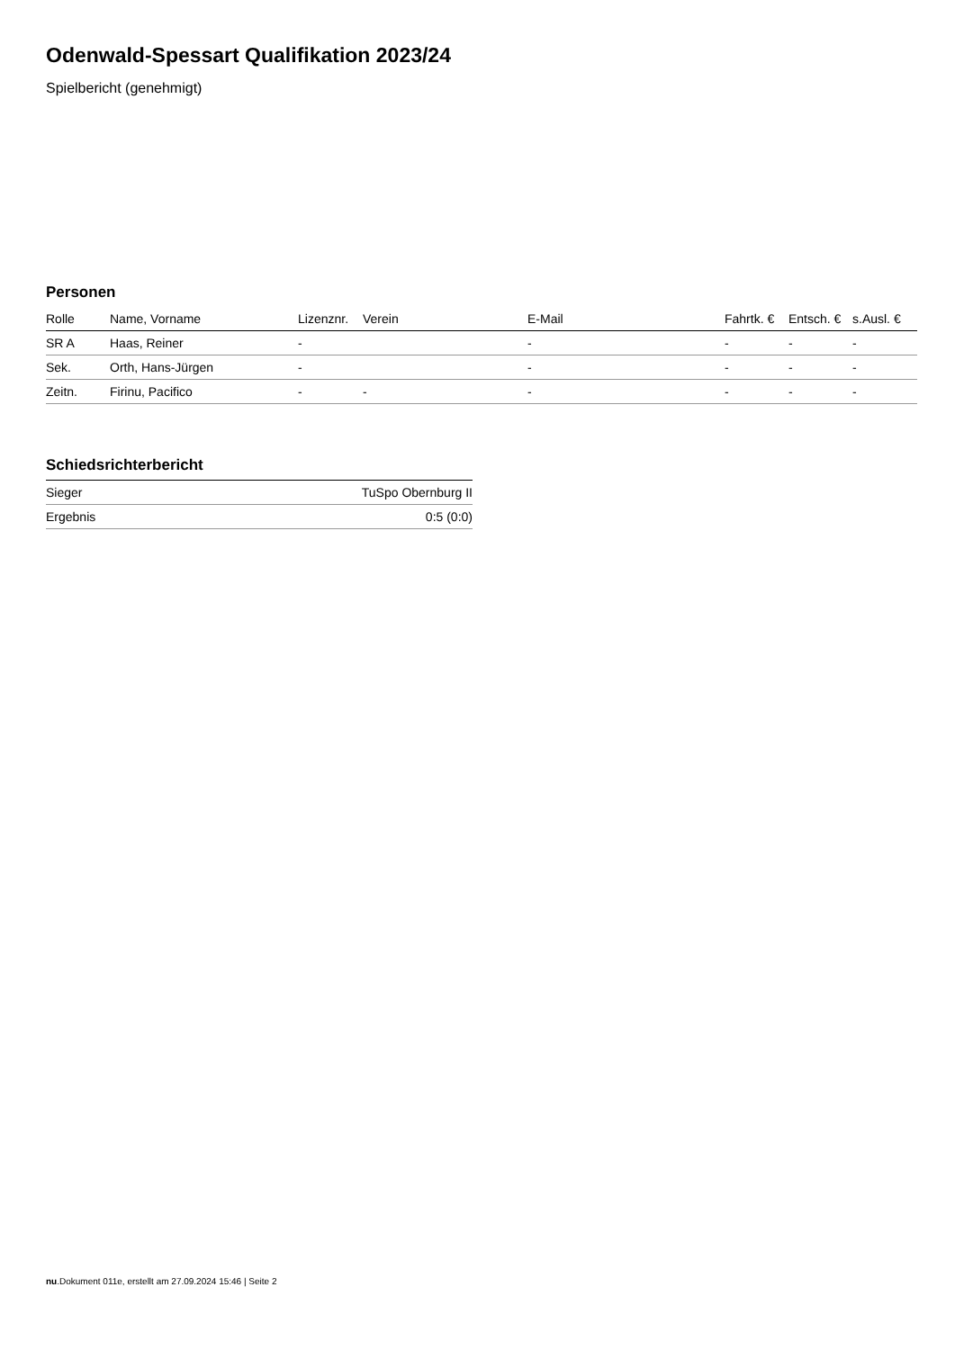Odenwald-Spessart Qualifikation 2023/24
Spielbericht (genehmigt)
Personen
| Rolle | Name, Vorname | Lizenznr. | Verein | E-Mail | Fahrtk. € | Entsch. € | s.Ausl. € |
| --- | --- | --- | --- | --- | --- | --- | --- |
| SR A | Haas, Reiner | - | | - | - | - | - |
| Sek. | Orth, Hans-Jürgen | - | | - | - | - | - |
| Zeitn. | Firinu, Pacifico | - | - | - | - | - | - |
Schiedsrichterbericht
| Sieger | TuSpo Obernburg II |
| Ergebnis | 0:5 (0:0) |
nu.Dokument 011e, erstellt am 27.09.2024 15:46 | Seite 2